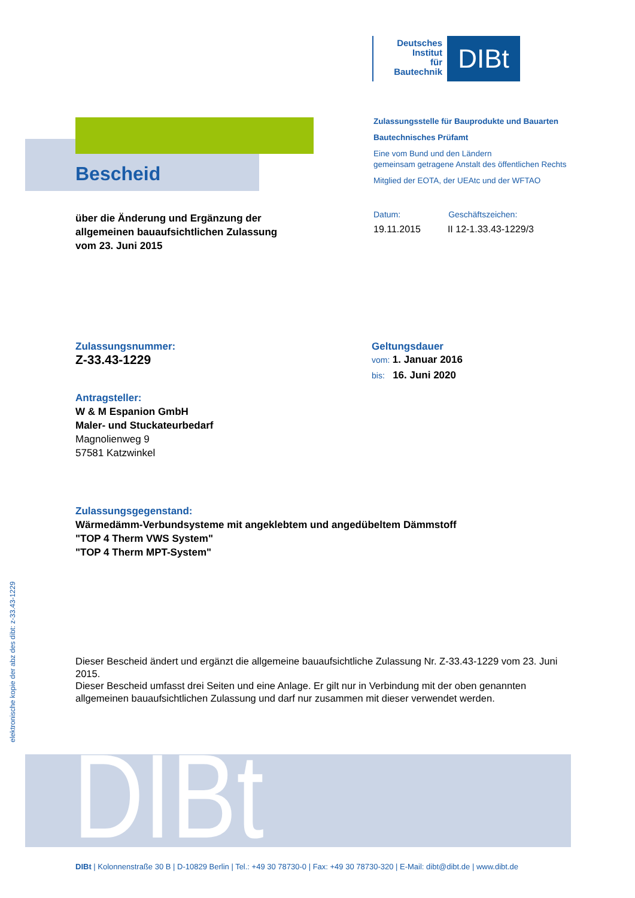Deutsches
Institut
für
Bautechnik
DIBt
Bescheid
Zulassungsstelle für Bauprodukte und Bauarten
Bautechnisches Prüfamt
Eine vom Bund und den Ländern
gemeinsam getragene Anstalt des öffentlichen Rechts
Mitglied der EOTA, der UEAtc und der WFTAO
über die Änderung und Ergänzung der
allgemeinen bauaufsichtlichen Zulassung
vom 23. Juni 2015
Datum: Geschäftszeichen:
19.11.2015 II 12-1.33.43-1229/3
Zulassungsnummer:
Z-33.43-1229
Geltungsdauer
vom: 1. Januar 2016
bis: 16. Juni 2020
Antragsteller:
W & M Espanion GmbH
Maler- und Stuckateurbedarf
Magnolienweg 9
57581 Katzwinkel
Zulassungsgegenstand:
Wärmedämm-Verbundsysteme mit angeklebtem und angedübeltem Dämmstoff
"TOP 4 Therm VWS System"
"TOP 4 Therm MPT-System"
Dieser Bescheid ändert und ergänzt die allgemeine bauaufsichtliche Zulassung Nr. Z-33.43-1229 vom 23. Juni 2015.
Dieser Bescheid umfasst drei Seiten und eine Anlage. Er gilt nur in Verbindung mit der oben genannten allgemeinen bauaufsichtlichen Zulassung und darf nur zusammen mit dieser verwendet werden.
elektronische kopie der abz des dibt: z-33.43-1229
DIBt
DIBt | Kolonnenstraße 30 B | D-10829 Berlin | Tel.: +49 30 78730-0 | Fax: +49 30 78730-320 | E-Mail: dibt@dibt.de | www.dibt.de